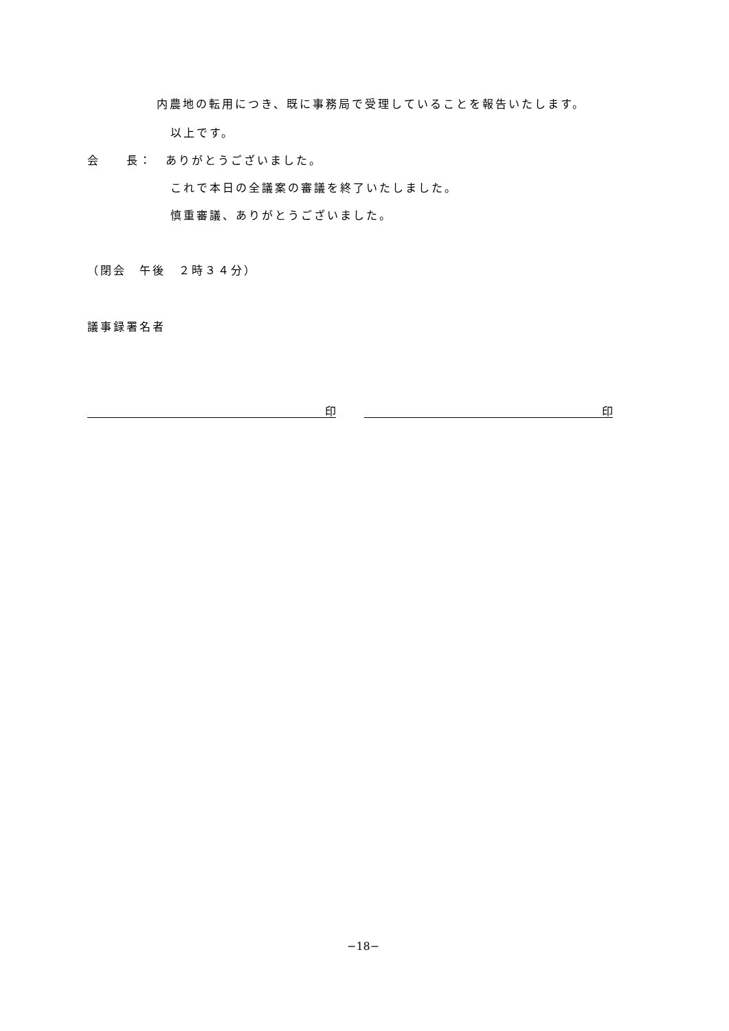内農地の転用につき、既に事務局で受理していることを報告いたします。
以上です。
会　　長：　ありがとうございました。
これで本日の全議案の審議を終了いたしました。
慎重審議、ありがとうございました。
（閉会　午後　２時３４分）
議事録署名者
印 印
−18−